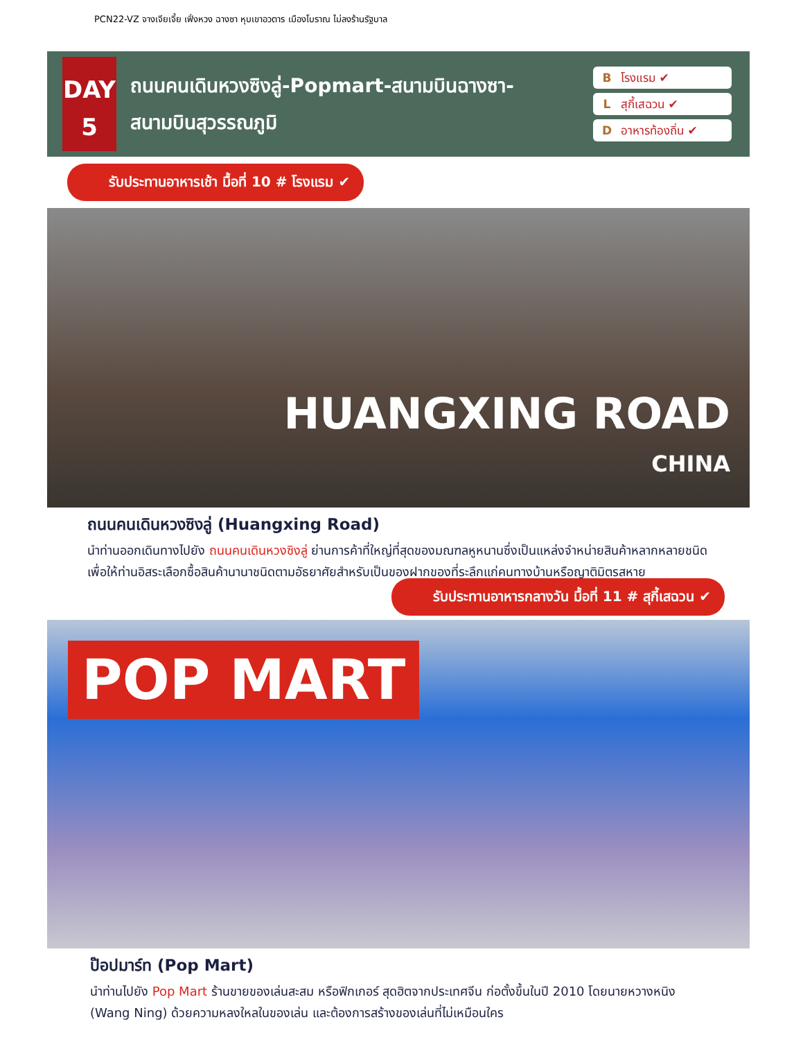PCN22-VZ จางเจียเจี้ย เฟิ่งหวง ฉางซา หุบเขาอวตาร เมืองโบราณ ไม่ลงร้านรัฐบาล
DAY
5
ถนนคนเดินหวงซิงลู่-Popmart-สนามบินฉางซา-
สนามบินสุวรรณภูมิ
Bโรงแรม ✔
Lสุกี้เสฉวน ✔
Dอาหารท้องถิ่น ✔
รับประทานอาหารเช้า มื้อที่ 10 # โรงแรม ✔
HUANGXING ROAD
CHINA
ถนนคนเดินหวงซิงลู่ (Huangxing Road)
นำท่านออกเดินทางไปยัง ถนนคนเดินหวงซิงลู่ ย่านการค้าที่ใหญ่ที่สุดของมณฑลหูหนานซึ่งเป็นแหล่งจำหน่ายสินค้าหลากหลายชนิดเพื่อให้ท่านอิสระเลือกซื้อสินค้านานาชนิดตามอัธยาศัยสำหรับเป็นของฝากของที่ระลึกแก่คนทางบ้านหรือญาติมิตรสหาย
รับประทานอาหารกลางวัน มื้อที่ 11 # สุกี้เสฉวน ✔
POP MART
ป๊อปมาร์ท (Pop Mart)
นำท่านไปยัง Pop Mart ร้านขายของเล่นสะสม หรือฟิกเกอร์ สุดฮิตจากประเทศจีน ก่อตั้งขึ้นในปี 2010 โดยนายหวางหนิง (Wang Ning) ด้วยความหลงใหลในของเล่น และต้องการสร้างของเล่นที่ไม่เหมือนใคร